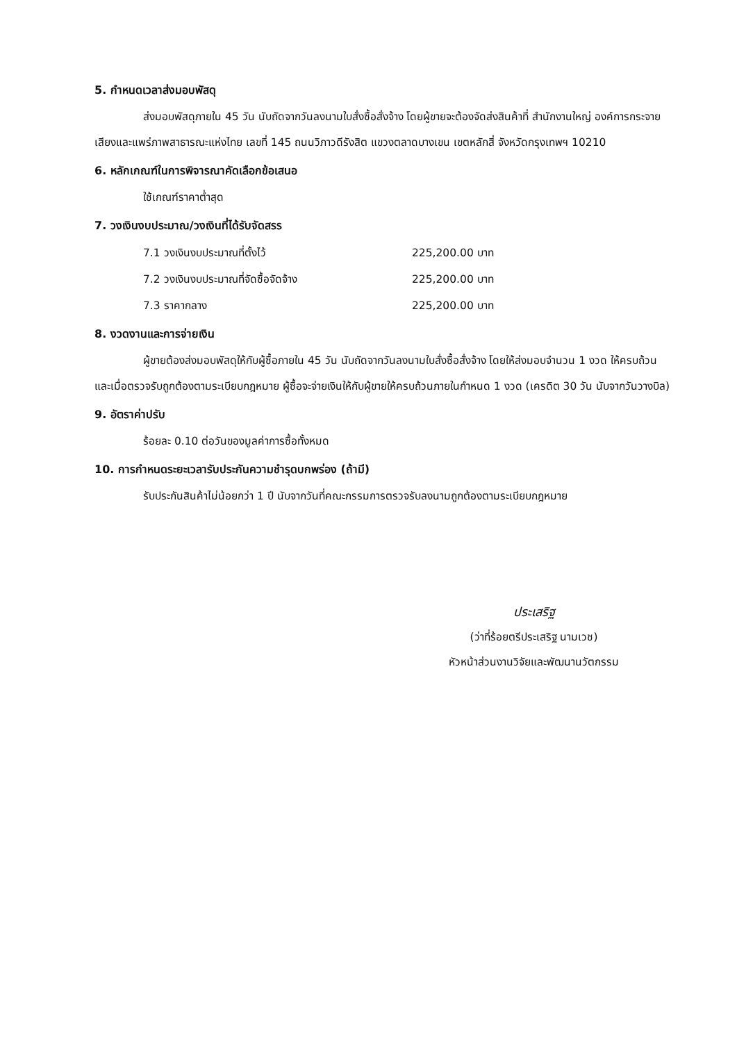5. กำหนดเวลาส่งมอบพัสดุ
ส่งมอบพัสดุภายใน 45 วัน นับถัดจากวันลงนามใบสั่งซื้อสั่งจ้าง โดยผู้ขายจะต้องจัดส่งสินค้าที่ สำนักงานใหญ่ องค์การกระจายเสียงและแพร่ภาพสาธารณะแห่งไทย เลขที่ 145 ถนนวิภาวดีรังสิต แขวงตลาดบางเขน เขตหลักสี่ จังหวัดกรุงเทพฯ 10210
6. หลักเกณฑ์ในการพิจารณาคัดเลือกข้อเสนอ
ใช้เกณฑ์ราคาต่ำสุด
7. วงเงินงบประมาณ/วงเงินที่ได้รับจัดสรร
7.1 วงเงินงบประมาณที่ตั้งไว้ 225,200.00 บาท
7.2 วงเงินงบประมาณที่จัดซื้อจัดจ้าง 225,200.00 บาท
7.3 ราคากลาง 225,200.00 บาท
8. งวดงานและการจ่ายเงิน
ผู้ขายต้องส่งมอบพัสดุให้กับผู้ซื้อภายใน 45 วัน นับถัดจากวันลงนามใบสั่งซื้อสั่งจ้าง โดยให้ส่งมอบจำนวน 1 งวด ให้ครบถ้วน และเมื่อตรวจรับถูกต้องตามระเบียบกฎหมาย ผู้ซื้อจะจ่ายเงินให้กับผู้ขายให้ครบถ้วนภายในกำหนด 1 งวด (เครดิต 30 วัน นับจากวันวางบิล)
9. อัตราค่าปรับ
ร้อยละ 0.10 ต่อวันของมูลค่าการซื้อทั้งหมด
10. การกำหนดระยะเวลารับประกันความชำรุดบกพร่อง (ถ้ามี)
รับประกันสินค้าไม่น้อยกว่า 1 ปี นับจากวันที่คณะกรรมการตรวจรับลงนามถูกต้องตามระเบียบกฎหมาย
ประเสริฐ
(ว่าที่ร้อยตรีประเสริฐ นามเวช)
หัวหน้าส่วนงานวิจัยและพัฒนานวัตกรรม